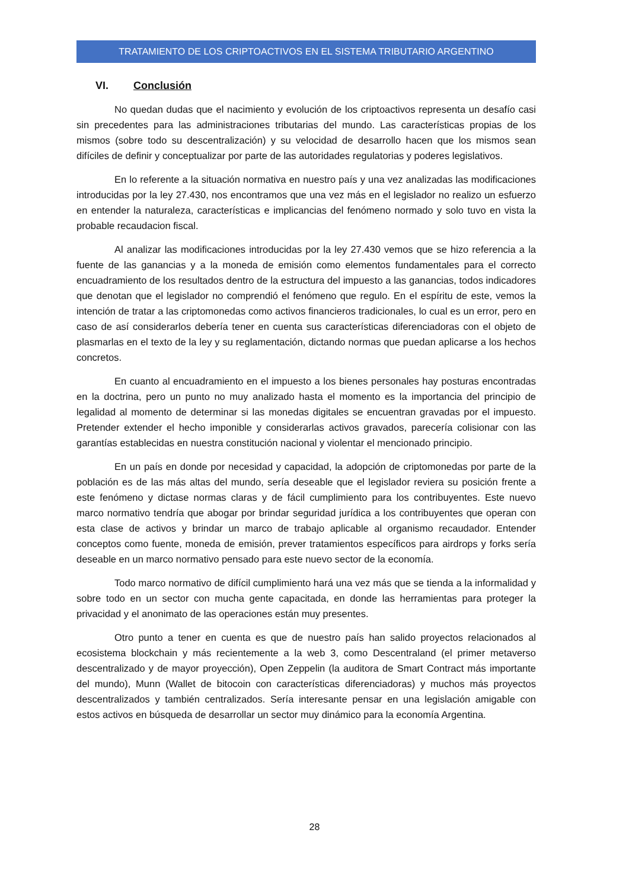TRATAMIENTO DE LOS CRIPTOACTIVOS EN EL SISTEMA TRIBUTARIO ARGENTINO
VI. Conclusión
No quedan dudas que el nacimiento y evolución de los criptoactivos representa un desafío casi sin precedentes para las administraciones tributarias del mundo. Las características propias de los mismos (sobre todo su descentralización) y su velocidad de desarrollo hacen que los mismos sean difíciles de definir y conceptualizar por parte de las autoridades regulatorias y poderes legislativos.
En lo referente a la situación normativa en nuestro país y una vez analizadas las modificaciones introducidas por la ley 27.430, nos encontramos que una vez más en el legislador no realizo un esfuerzo en entender la naturaleza, características e implicancias del fenómeno normado y solo tuvo en vista la probable recaudacion fiscal.
Al analizar las modificaciones introducidas por la ley 27.430 vemos que se hizo referencia a la fuente de las ganancias y a la moneda de emisión como elementos fundamentales para el correcto encuadramiento de los resultados dentro de la estructura del impuesto a las ganancias, todos indicadores que denotan que el legislador no comprendió el fenómeno que regulo. En el espíritu de este, vemos la intención de tratar a las criptomonedas como activos financieros tradicionales, lo cual es un error, pero en caso de así considerarlos debería tener en cuenta sus características diferenciadoras con el objeto de plasmarlas en el texto de la ley y su reglamentación, dictando normas que puedan aplicarse a los hechos concretos.
En cuanto al encuadramiento en el impuesto a los bienes personales hay posturas encontradas en la doctrina, pero un punto no muy analizado hasta el momento es la importancia del principio de legalidad al momento de determinar si las monedas digitales se encuentran gravadas por el impuesto. Pretender extender el hecho imponible y considerarlas activos gravados, parecería colisionar con las garantías establecidas en nuestra constitución nacional y violentar el mencionado principio.
En un país en donde por necesidad y capacidad, la adopción de criptomonedas por parte de la población es de las más altas del mundo, sería deseable que el legislador reviera su posición frente a este fenómeno y dictase normas claras y de fácil cumplimiento para los contribuyentes. Este nuevo marco normativo tendría que abogar por brindar seguridad jurídica a los contribuyentes que operan con esta clase de activos y brindar un marco de trabajo aplicable al organismo recaudador. Entender conceptos como fuente, moneda de emisión, prever tratamientos específicos para airdrops y forks sería deseable en un marco normativo pensado para este nuevo sector de la economía.
Todo marco normativo de difícil cumplimiento hará una vez más que se tienda a la informalidad y sobre todo en un sector con mucha gente capacitada, en donde las herramientas para proteger la privacidad y el anonimato de las operaciones están muy presentes.
Otro punto a tener en cuenta es que de nuestro país han salido proyectos relacionados al ecosistema blockchain y más recientemente a la web 3, como Descentraland (el primer metaverso descentralizado y de mayor proyección), Open Zeppelin (la auditora de Smart Contract más importante del mundo), Munn (Wallet de bitocoin con características diferenciadoras) y muchos más proyectos descentralizados y también centralizados. Sería interesante pensar en una legislación amigable con estos activos en búsqueda de desarrollar un sector muy dinámico para la economía Argentina.
28